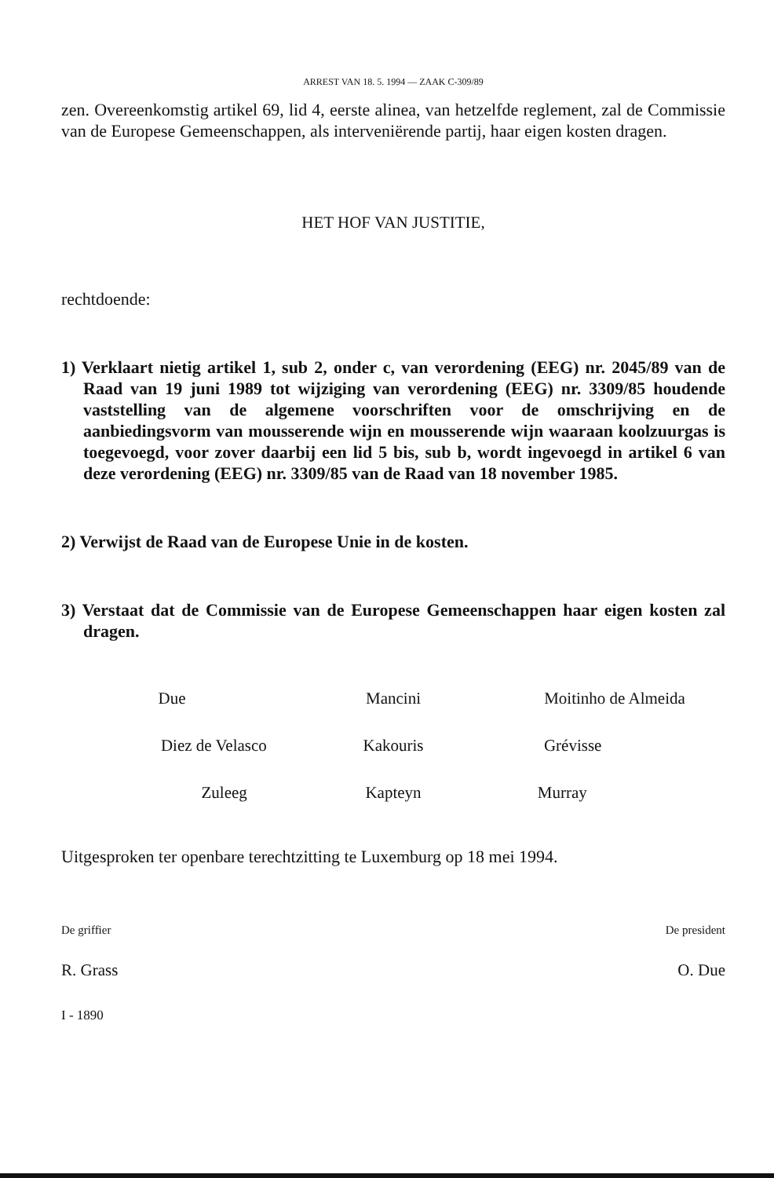ARREST VAN 18. 5. 1994 — ZAAK C-309/89
zen. Overeenkomstig artikel 69, lid 4, eerste alinea, van hetzelfde reglement, zal de Commissie van de Europese Gemeenschappen, als interveniërende partij, haar eigen kosten dragen.
HET HOF VAN JUSTITIE,
rechtdoende:
1) Verklaart nietig artikel 1, sub 2, onder c, van verordening (EEG) nr. 2045/89 van de Raad van 19 juni 1989 tot wijziging van verordening (EEG) nr. 3309/85 houdende vaststelling van de algemene voorschriften voor de omschrijving en de aanbiedingsvorm van mousserende wijn en mousserende wijn waaraan koolzuurgas is toegevoegd, voor zover daarbij een lid 5 bis, sub b, wordt ingevoegd in artikel 6 van deze verordening (EEG) nr. 3309/85 van de Raad van 18 november 1985.
2) Verwijst de Raad van de Europese Unie in de kosten.
3) Verstaat dat de Commissie van de Europese Gemeenschappen haar eigen kosten zal dragen.
Due Mancini Moitinho de Almeida
Diez de Velasco Kakouris Grévisse
Zuleeg Kapteyn Murray
Uitgesproken ter openbare terechtzitting te Luxemburg op 18 mei 1994.
De griffier De president
R. Grass O. Due
I - 1890